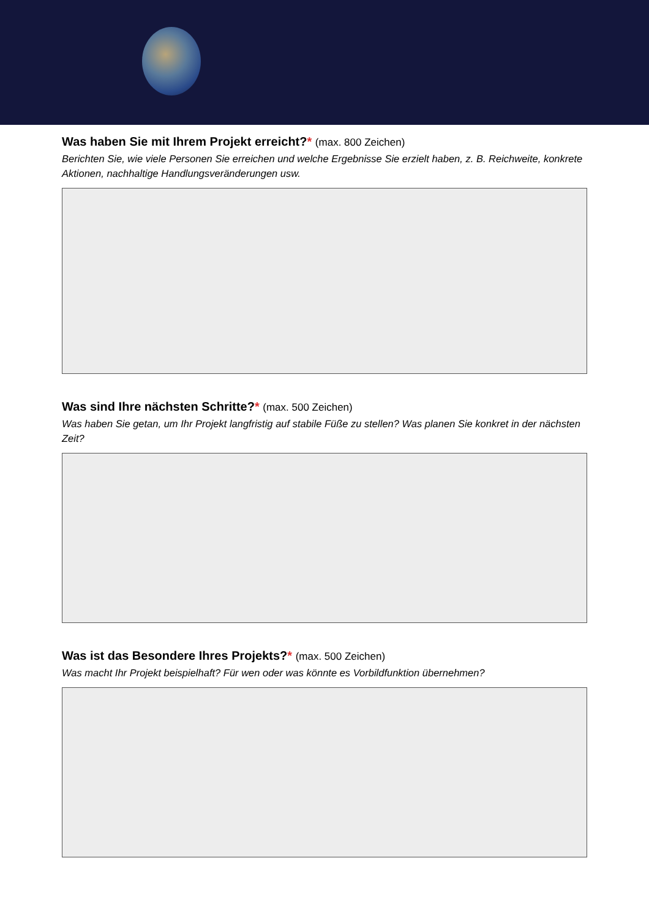Was haben Sie mit Ihrem Projekt erreicht?* (max. 800 Zeichen)
Berichten Sie, wie viele Personen Sie erreichen und welche Ergebnisse Sie erzielt haben, z. B. Reichweite, konkrete Aktionen, nachhaltige Handlungsveränderungen usw.
Was sind Ihre nächsten Schritte?* (max. 500 Zeichen)
Was haben Sie getan, um Ihr Projekt langfristig auf stabile Füße zu stellen? Was planen Sie konkret in der nächsten Zeit?
Was ist das Besondere Ihres Projekts?* (max. 500 Zeichen)
Was macht Ihr Projekt beispielhaft? Für wen oder was könnte es Vorbildfunktion übernehmen?